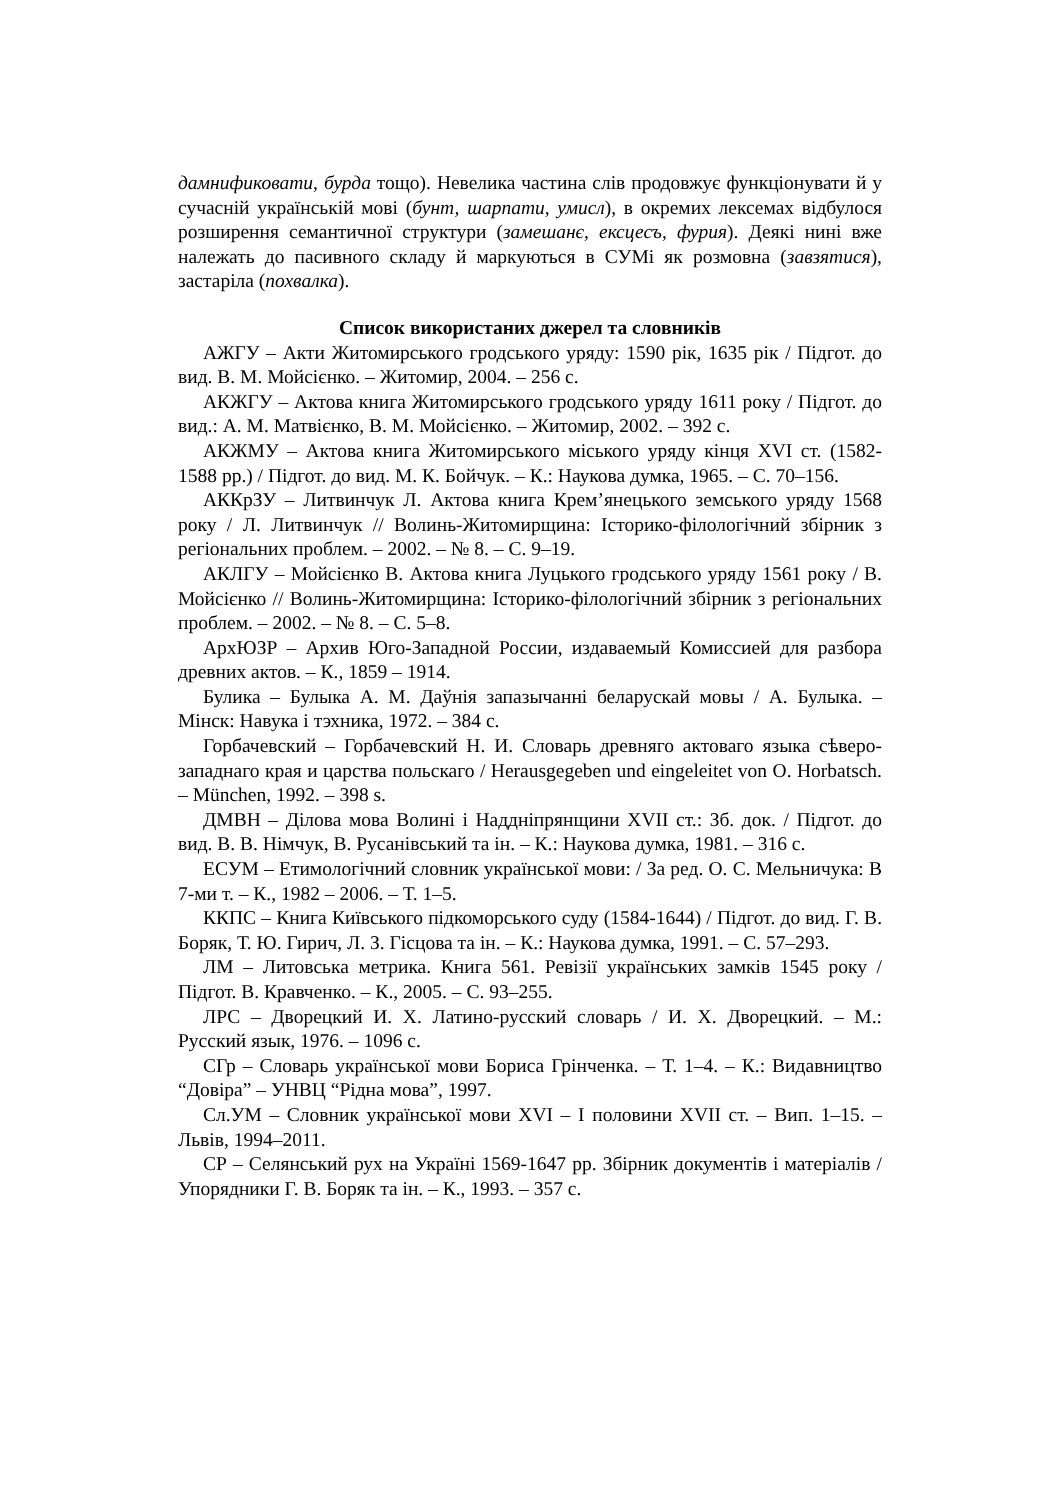дамнификовати, бурда тощо). Невелика частина слів продовжує функціонувати й у сучасній українській мові (бунт, шарпати, умисл), в окремих лексемах відбулося розширення семантичної структури (замешанє, ексцесъ, фурия). Деякі нині вже належать до пасивного складу й маркуються в СУМі як розмовна (завзятися), застаріла (похвалка).
Список використаних джерел та словників
АЖГУ – Акти Житомирського гродського уряду: 1590 рік, 1635 рік / Підгот. до вид. В. М. Мойсієнко. – Житомир, 2004. – 256 с.
АКЖГУ – Актова книга Житомирського гродського уряду 1611 року / Підгот. до вид.: А. М. Матвієнко, В. М. Мойсієнко. – Житомир, 2002. – 392 с.
АКЖМУ – Актова книга Житомирського міського уряду кінця XVI ст. (1582-1588 рр.) / Підгот. до вид. М. К. Бойчук. – К.: Наукова думка, 1965. – С. 70–156.
АККрЗУ – Литвинчук Л. Актова книга Крем’янецького земського уряду 1568 року / Л. Литвинчук // Волинь-Житомирщина: Історико-філологічний збірник з регіональних проблем. – 2002. – № 8. – С. 9–19.
АКЛГУ – Мойсієнко В. Актова книга Луцького гродського уряду 1561 року / В. Мойсієнко // Волинь-Житомирщина: Історико-філологічний збірник з регіональних проблем. – 2002. – № 8. – С. 5–8.
АрхЮЗР – Архив Юго-Западной России, издаваемый Комиссией для разбора древних актов. – К., 1859 – 1914.
Булика – Булыка А. М. Даўнія запазычанні беларускай мовы / А. Булыка. – Мінск: Навука і тэхника, 1972. – 384 с.
Горбачевский – Горбачевский Н. И. Словарь древняго актоваго языка сѣверо-западнаго края и царства польскаго / Herausgegeben und eingeleitet von O. Horbatsch. – München, 1992. – 398 s.
ДМВН – Ділова мова Волині і Наддніпрянщини XVII ст.: Зб. док. / Підгот. до вид. В. В. Німчук, В. Русанівський та ін. – К.: Наукова думка, 1981. – 316 с.
ЕСУМ – Етимологічний словник української мови: / За ред. О. С. Мельничука: В 7-ми т. – К., 1982 – 2006. – Т. 1–5.
ККПС – Книга Київського підкоморського суду (1584-1644) / Підгот. до вид. Г. В. Боряк, Т. Ю. Гирич, Л. З. Гісцова та ін. – К.: Наукова думка, 1991. – С. 57–293.
ЛМ – Литовська метрика. Книга 561. Ревізії українських замків 1545 року / Підгот. В. Кравченко. – К., 2005. – С. 93–255.
ЛРС – Дворецкий И. Х. Латино-русский словарь / И. Х. Дворецкий. – М.: Русский язык, 1976. – 1096 с.
СГр – Словарь української мови Бориса Грінченка. – Т. 1–4. – К.: Видавництво “Довіра” – УНВЦ “Рідна мова”, 1997.
Сл.УМ – Словник української мови XVI – І половини XVII ст. – Вип. 1–15. – Львів, 1994–2011.
СР – Селянський рух на Україні 1569-1647 рр. Збірник документів і матеріалів / Упорядники Г. В. Боряк та ін. – К., 1993. – 357 с.